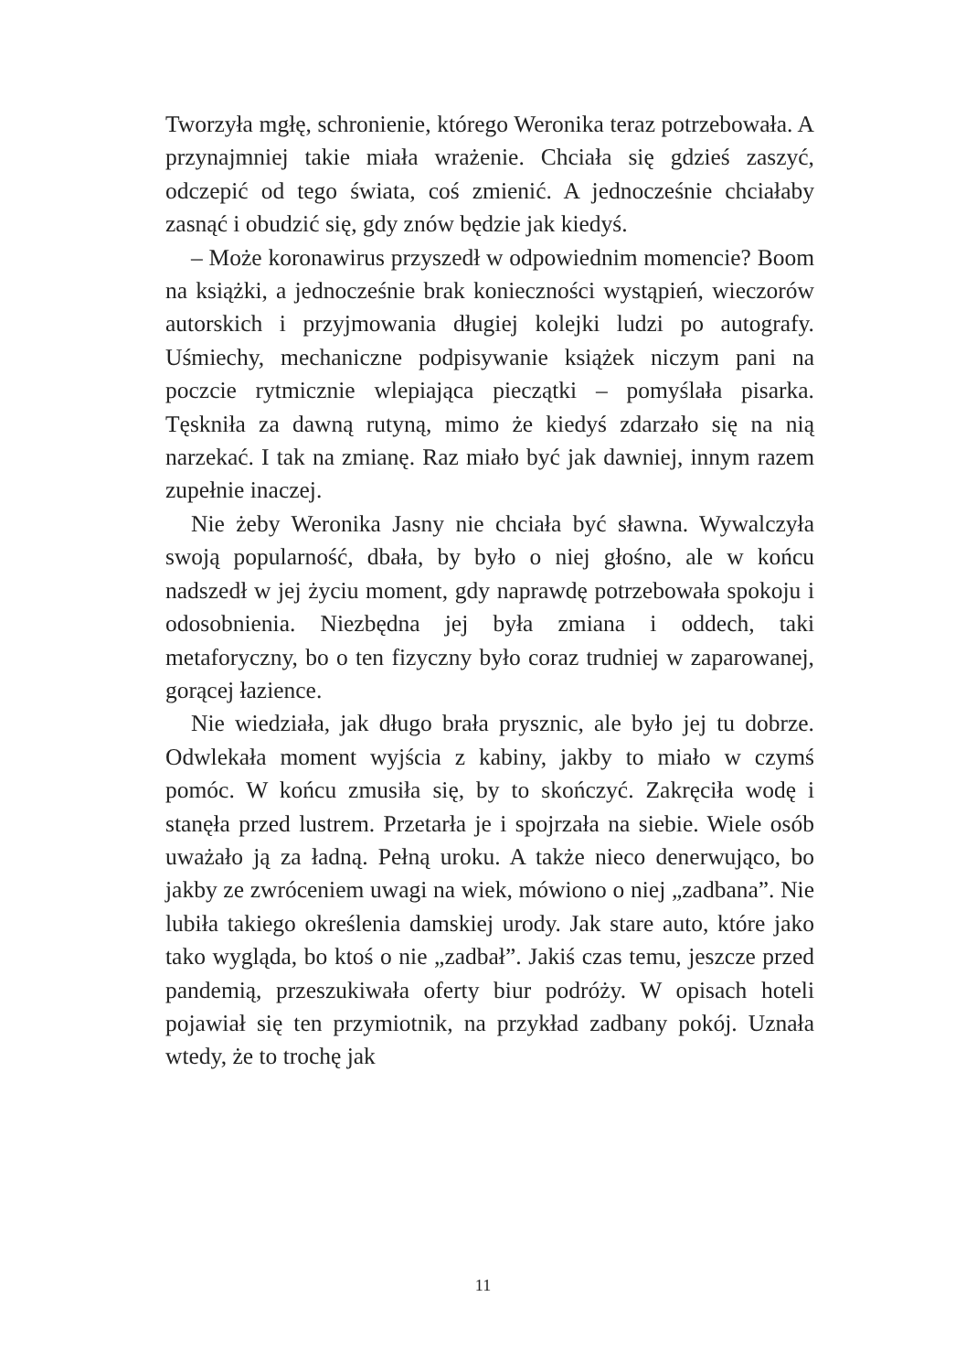Tworzyła mgłę, schronienie, którego Weronika teraz potrzebowała. A przynajmniej takie miała wrażenie. Chciała się gdzieś zaszyć, odczepić od tego świata, coś zmienić. A jednocześnie chciałaby zasnąć i obudzić się, gdy znów będzie jak kiedyś.
– Może koronawirus przyszedł w odpowiednim momencie? Boom na książki, a jednocześnie brak konieczności wystąpień, wieczorów autorskich i przyjmowania długiej kolejki ludzi po autografy. Uśmiechy, mechaniczne podpisywanie książek niczym pani na poczcie rytmicznie wlepiająca pieczątki – pomyślała pisarka. Tęskniła za dawną rutyną, mimo że kiedyś zdarzało się na nią narzekać. I tak na zmianę. Raz miało być jak dawniej, innym razem zupełnie inaczej.
Nie żeby Weronika Jasny nie chciała być sławna. Wywalczyła swoją popularność, dbała, by było o niej głośno, ale w końcu nadszedł w jej życiu moment, gdy naprawdę potrzebowała spokoju i odosobnienia. Niezbędna jej była zmiana i oddech, taki metaforyczny, bo o ten fizyczny było coraz trudniej w zaparowanej, gorącej łazience.
Nie wiedziała, jak długo brała prysznic, ale było jej tu dobrze. Odwlekała moment wyjścia z kabiny, jakby to miało w czymś pomóc. W końcu zmusiła się, by to skończyć. Zakręciła wodę i stanęła przed lustrem. Przetarła je i spojrzała na siebie. Wiele osób uważało ją za ładną. Pełną uroku. A także nieco denerwująco, bo jakby ze zwróceniem uwagi na wiek, mówiono o niej „zadbana”. Nie lubiła takiego określenia damskiej urody. Jak stare auto, które jako tako wygląda, bo ktoś o nie „zadbał”. Jakiś czas temu, jeszcze przed pandemią, przeszukiwała oferty biur podróży. W opisach hoteli pojawiał się ten przymiotnik, na przykład zadbany pokój. Uznała wtedy, że to trochę jak
11